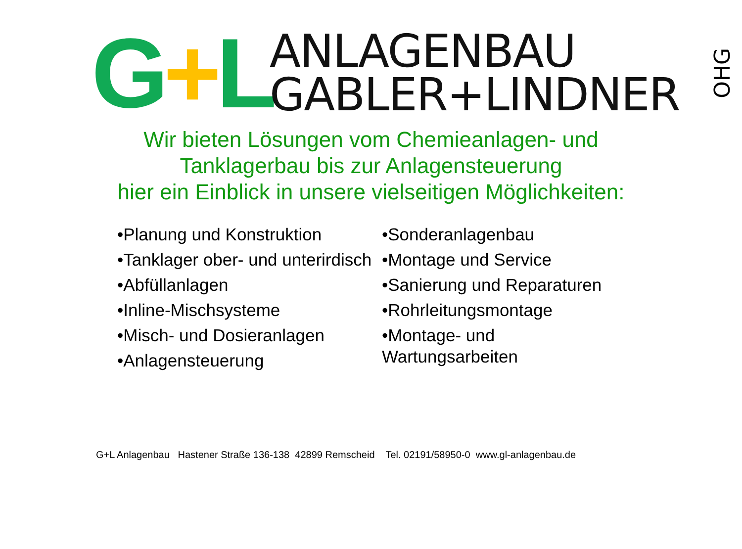G+L
ANLAGENBAU
GABLER+LINDNER
OHG
Wir bieten Lösungen vom Chemieanlagen- und
Tanklagerbau bis zur Anlagensteuerung
hier ein Einblick in unsere vielseitigen Möglichkeiten:
•Planung und Konstruktion
•Tanklager ober- und unterirdisch
•Abfüllanlagen
•Inline-Mischsysteme
•Misch- und Dosieranlagen
•Anlagensteuerung
•Sonderanlagenbau
•Montage und Service
•Sanierung und Reparaturen
•Rohrleitungsmontage
•Montage- und
Wartungsarbeiten
G+L Anlagenbau Hastener Straße 136-138 42899 Remscheid Tel. 02191/58950-0 www.gl-anlagenbau.de